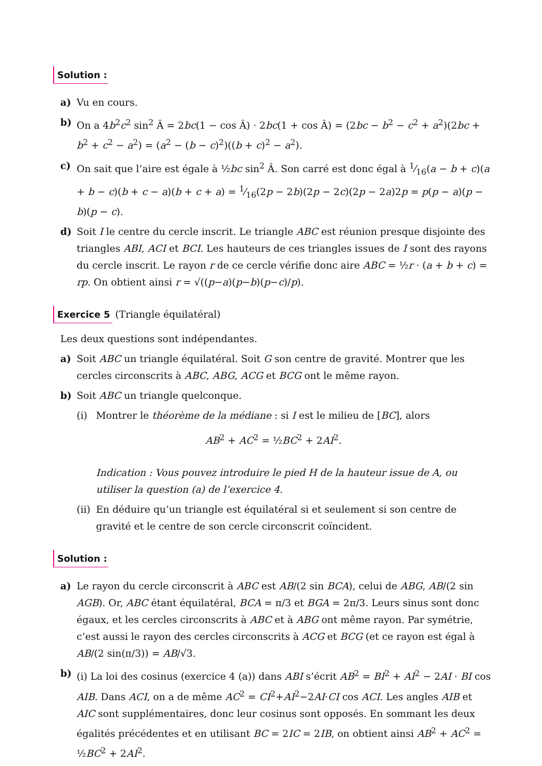Solution :
a) Vu en cours.
b) On a 4b<sup>2</sup>c<sup>2</sup> sin<sup>2</sup> Â = 2bc(1 − cos Â) · 2bc(1 + cos Â) = (2bc − b<sup>2</sup> − c<sup>2</sup> + a<sup>2</sup>)(2bc + b<sup>2</sup> + c<sup>2</sup> − a<sup>2</sup>) = (a<sup>2</sup> − (b − c)<sup>2</sup>)((b + c)<sup>2</sup> − a<sup>2</sup>).
c) On sait que l’aire est égale à ½bc sin<sup>2</sup> Â. Son carré est donc égal à 1⁄16(a − b + c)(a + b − c)(b + c − a)(b + c + a) = 1⁄16(2p − 2b)(2p − 2c)(2p − 2a)2p = p(p − a)(p − b)(p − c).
d) Soit I le centre du cercle inscrit. Le triangle ABC est réunion presque disjointe des triangles ABI, ACI et BCI. Les hauteurs de ces triangles issues de I sont des rayons du cercle inscrit. Le rayon r de ce cercle vérifie donc aire ABC = ½r · (a + b + c) = rp. On obtient ainsi r = √((p−a)(p−b)(p−c)/p).
Exercice 5
(Triangle équilatéral)
Les deux questions sont indépendantes.
a) Soit ABC un triangle équilatéral. Soit G son centre de gravité. Montrer que les cercles circonscrits à ABC, ABG, ACG et BCG ont le même rayon.
b) Soit ABC un triangle quelconque.
(i) Montrer le théorème de la médiane : si I est le milieu de [BC], alors
AB<sup>2</sup> + AC<sup>2</sup> = ½BC<sup>2</sup> + 2AI<sup>2</sup>.
Indication : Vous pouvez introduire le pied H de la hauteur issue de A, ou utiliser la question (a) de l’exercice 4.
(ii)
En déduire qu’un triangle est équilatéral si et seulement si son centre de gravité et le centre de son cercle circonscrit coïncident.
Solution :
a) Le rayon du cercle circonscrit à ABC est AB/(2 sin BCA), celui de ABG, AB/(2 sin AGB). Or, ABC étant équilatéral, BCA = π/3 et BGA = 2π/3. Leurs sinus sont donc égaux, et les cercles circonscrits à ABC et à ABG ont même rayon. Par symétrie, c’est aussi le rayon des cercles circonscrits à ACG et BCG (et ce rayon est égal à AB/(2 sin(π/3)) = AB/√3.
b) (i) La loi des cosinus (exercice 4 (a)) dans ABI s’écrit AB<sup>2</sup> = BI<sup>2</sup> + AI<sup>2</sup> − 2AI · BI cos AIB. Dans ACI, on a de même AC<sup>2</sup> = CI<sup>2</sup>+AI<sup>2</sup>−2AI·CI cos ACI. Les angles AIB et AIC sont supplémentaires, donc leur cosinus sont opposés. En sommant les deux égalités précédentes et en utilisant BC = 2IC = 2IB, on obtient ainsi AB<sup>2</sup> + AC<sup>2</sup> = ½BC<sup>2</sup> + 2AI<sup>2</sup>.